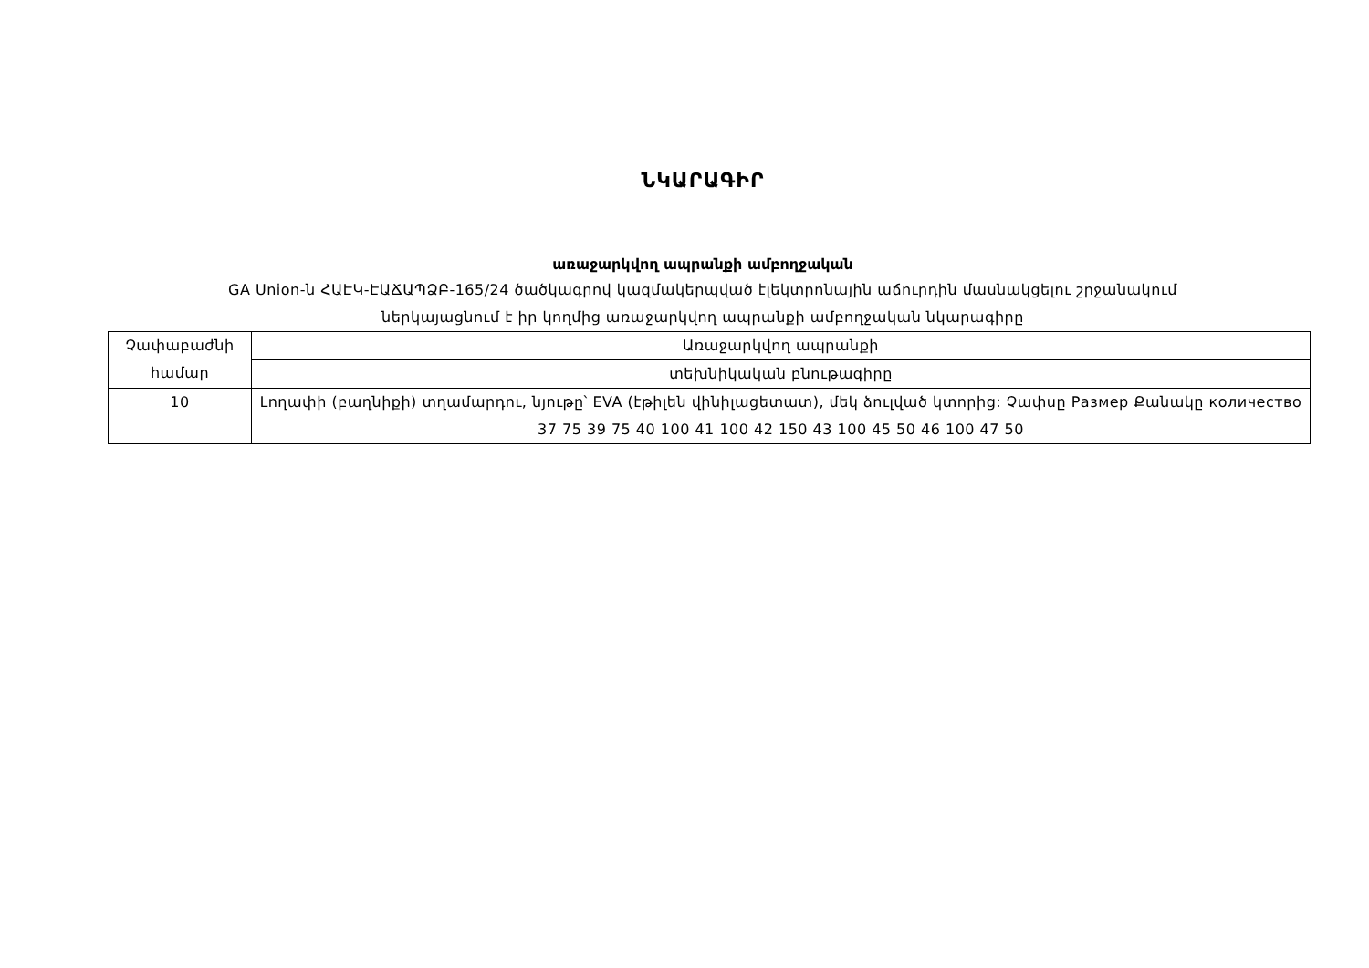ՆԿԱՐԱԳԻՐ
առաջարկվող ապրանքի ամբողջական
GA Union-ն ՀԱԷԿ-ԷԱՃԱՊՁԲ-165/24 ծածկագրով կազմակերպված էլեկտրոնային աճուրդին մասնակցելու շրջանակում
ներկայացնում է իր կողմից առաջարկվող ապրանքի ամբողջական նկարագիրը
| Չափաբաժնի համար | Առաջարկվող ապրանքի |
| | տեխնիկական բնութագիրը |
| 10 | Լողափի (բաղնիքի) տղամարդու, նյութը՝ EVA (էթիլեն վինիլացետատ), մեկ ձուլված կտորից: Չափսը Размер Քանակը количество 37 75 39 75 40 100 41 100 42 150 43 100 45 50 46 100 47 50 |